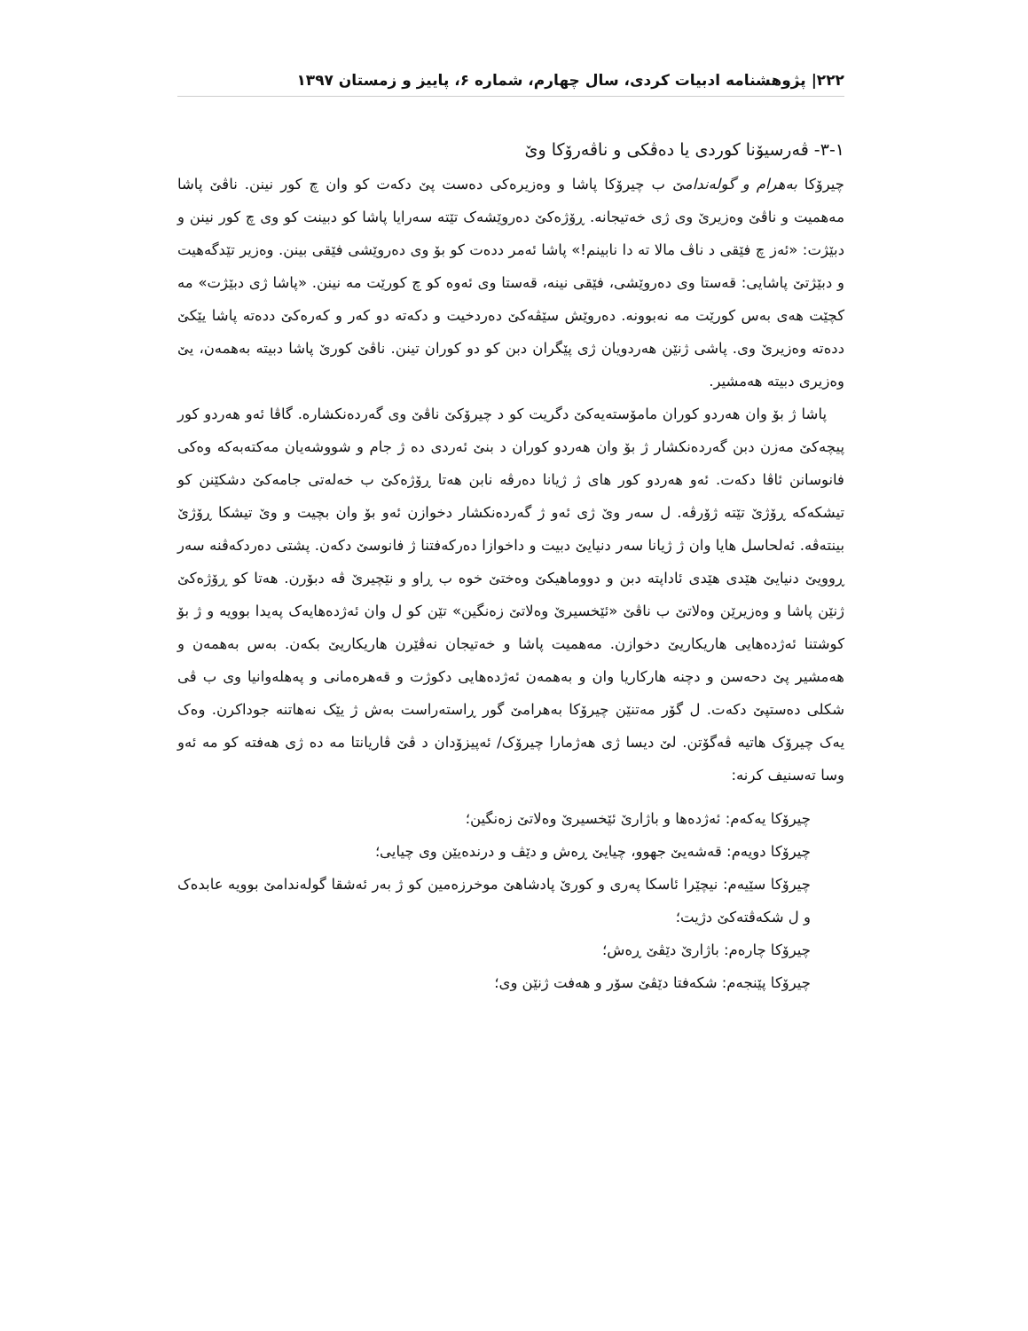۲۲۲| پژوهشنامه ادبیات کردی، سال چهارم، شماره ۶، پاییز و زمستان ۱۳۹۷
۳-۱- ڤەرسیۆنا کوردی یا دەڤکی و ناڤەرۆکا وێ
چیرۆکا بەهرام و گولەندامێ ب چیرۆکا پاشا و وەزیرەکی دەست پێ دکەت کو وان چ کور نینن. ناڤێ پاشا مەهمیت و ناڤێ وەزیرێ وی ژی خەتیجانە. ڕۆژەکێ دەروێشەک تێتە سەرایا پاشا کو دبینت کو وی چ کور نینن و دبێژت: «ئەز چ فێقی د ناڤ مالا تە دا نابینم!» پاشا ئەمر ددەت کو بۆ وی دەروێشی فێقی بینن. وەزیر تێدگەهیت و دبێژتێ پاشایی: قەستا وی دەروێشی، فێقی نینە، قەستا وی ئەوە کو چ کورێت مە نینن. «پاشا ژی دبێژت» مە کچێت هەی بەس کورێت مە نەبوونە. دەروێش سێڤەکێ دەردخیت و دکەتە دو کەر و کەرەکێ ددەتە پاشا یێکێ ددەتە وەزیرێ وی. پاشی ژنێن هەردویان ژی پێگران دبن کو دو کوران تینن. ناڤێ کورێ پاشا دبیتە بەهمەن، یێ وەزیری دبیتە هەمشیر.
پاشا ژ بۆ وان هەردو کوران مامۆستەیەکێ دگریت کو د چیرۆکێ ناڤێ وی گەردەنکشارە. گاڤا ئەو هەردو کور پیچەکێ مەزن دبن گەردەنکشار ژ بۆ وان هەردو کوران د بنێ ئەردی دە ژ جام و شووشەیان مەکتەبەکە وەکی فانوسانن ئاڤا دکەت. ئەو هەردو کور های ژ ژیانا دەرڤە نابن هەتا ڕۆژەکێ ب خەلەتی جامەکێ دشکێنن کو تیشکەکە ڕۆژێ تێتە ژۆرڤە. ل سەر وێ ژی ئەو ژ گەردەنکشار دخوازن ئەو بۆ وان بچیت و وێ تیشکا ڕۆژێ بینتەڤە. ئەلحاسل هایا وان ژ ژیانا سەر دنیایێ دبیت و داخوازا دەرکەفتنا ژ فانوسێ دکەن. پشتی دەردکەڤنە سەر ڕوویێ دنیایێ هێدی هێدی ئاداپتە دبن و دووماهیکێ وەختێ خوە ب ڕاو و نێچیرێ ڤە دبۆرن. هەتا کو ڕۆژەکێ ژنێن پاشا و وەزیرێن وەلاتێ ب ناڤێ «ئێخسیرێ وەلاتێ زەنگین» تێن کو ل وان ئەژدەهایەک پەیدا بوویە و ژ بۆ کوشتنا ئەژدەهایی هاریکاریێ دخوازن. مەهمیت پاشا و خەتیجان نەڤێرن هاریکاریێ بکەن. بەس بەهمەن و هەمشیر پێ دحەسن و دچنە هارکاریا وان و بەهمەن ئەژدەهایی دکوژت و قەهرەمانی و پەهلەوانیا وی ب ڤی شکلی دەستپێ دکەت. ل گۆر مەتنێن چیرۆکا بەهرامێ گور ڕاستەراست بەش ژ یێک نەهاتنە جوداکرن. وەک یەک چیرۆک هاتیە ڤەگۆتن. لێ دیسا ژی هەژمارا چیرۆک/ ئەپیزۆدان د ڤێ ڤاریانتا مە دە ژی هەفتە کو مە ئەو وسا تەسنیف کرنە:
چیرۆکا یەکەم: ئەژدەها و باژارێ ئێخسیرێ وەلاتێ زەنگین؛
چیرۆکا دویەم: قەشەیێ جهوو، چیایێ ڕەش و دێڤ و درندەیێن وی چیایی؛
چیرۆکا سێیەم: نیچێرا ئاسکا پەری و کورێ پادشاهێ موخرزەمین کو ژ بەر ئەشقا گولەندامێ بوویە عابدەک و ل شکەڤتەکێ دژیت؛
چیرۆکا چارەم: باژارێ دێڤێ ڕەش؛
چیرۆکا پێنجەم: شکەفتا دێڤێ سۆر و هەفت ژنێن وی؛